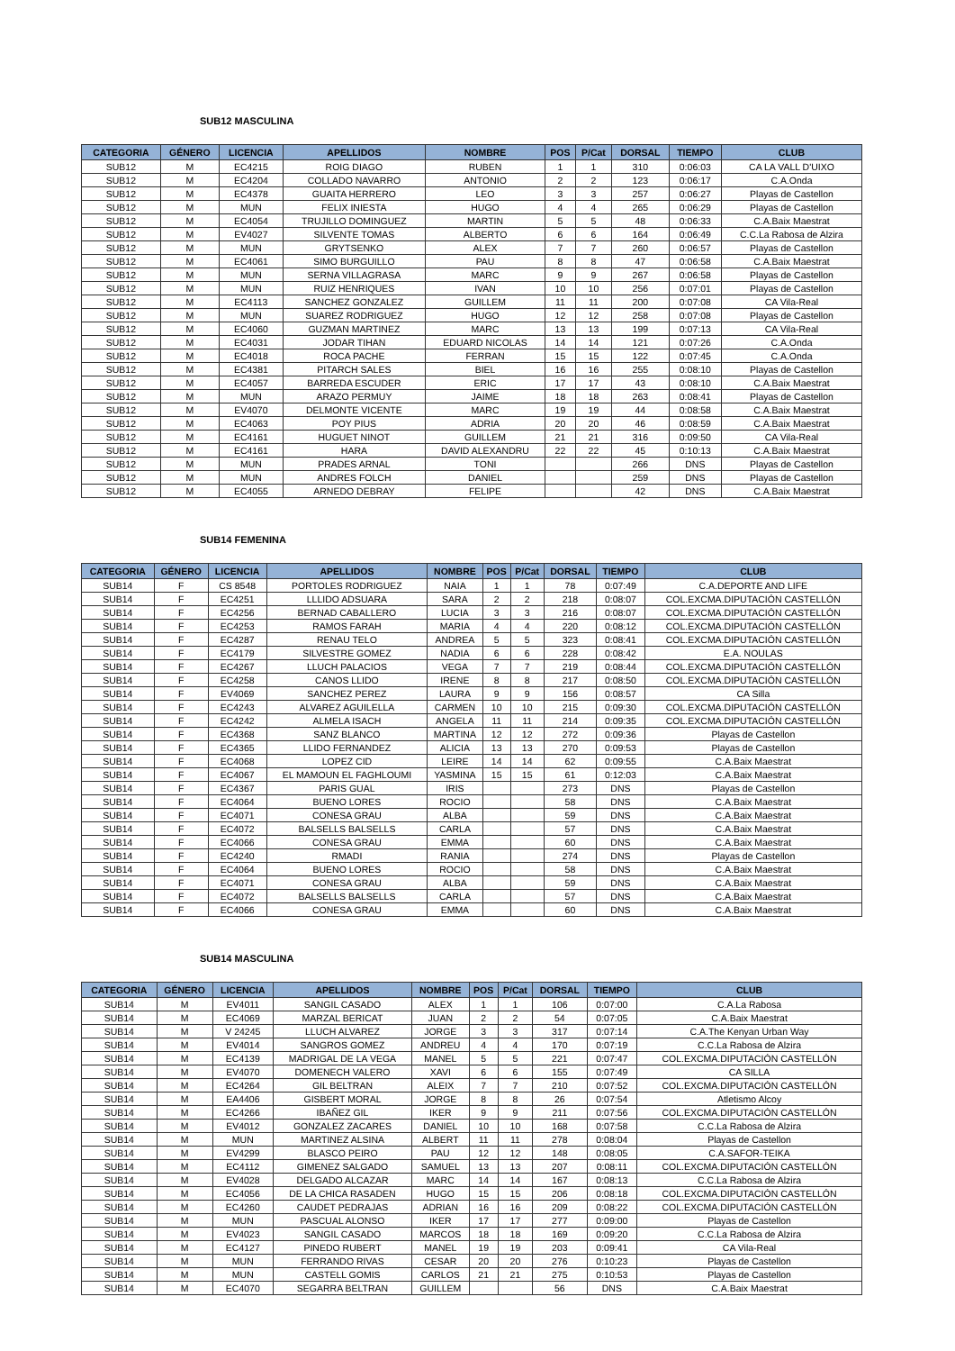SUB12 MASCULINA
| CATEGORIA | GÉNERO | LICENCIA | APELLIDOS | NOMBRE | POS | P/Cat | DORSAL | TIEMPO | CLUB |
| --- | --- | --- | --- | --- | --- | --- | --- | --- | --- |
| SUB12 | M | EC4215 | ROIG DIAGO | RUBEN | 1 | 1 | 310 | 0:06:03 | CA LA VALL D'UIXO |
| SUB12 | M | EC4204 | COLLADO NAVARRO | ANTONIO | 2 | 2 | 123 | 0:06:17 | C.A.Onda |
| SUB12 | M | EC4378 | GUAITA HERRERO | LEO | 3 | 3 | 257 | 0:06:27 | Playas de Castellon |
| SUB12 | M | MUN | FELIX INIESTA | HUGO | 4 | 4 | 265 | 0:06:29 | Playas de Castellon |
| SUB12 | M | EC4054 | TRUJILLO DOMINGUEZ | MARTIN | 5 | 5 | 48 | 0:06:33 | C.A.Baix Maestrat |
| SUB12 | M | EV4027 | SILVENTE TOMAS | ALBERTO | 6 | 6 | 164 | 0:06:49 | C.C.La Rabosa de Alzira |
| SUB12 | M | MUN | GRYTSENKO | ALEX | 7 | 7 | 260 | 0:06:57 | Playas de Castellon |
| SUB12 | M | EC4061 | SIMO BURGUILLO | PAU | 8 | 8 | 47 | 0:06:58 | C.A.Baix Maestrat |
| SUB12 | M | MUN | SERNA VILLAGRASA | MARC | 9 | 9 | 267 | 0:06:58 | Playas de Castellon |
| SUB12 | M | MUN | RUIZ HENRIQUES | IVAN | 10 | 10 | 256 | 0:07:01 | Playas de Castellon |
| SUB12 | M | EC4113 | SANCHEZ GONZALEZ | GUILLEM | 11 | 11 | 200 | 0:07:08 | CA Vila-Real |
| SUB12 | M | MUN | SUAREZ RODRIGUEZ | HUGO | 12 | 12 | 258 | 0:07:08 | Playas de Castellon |
| SUB12 | M | EC4060 | GUZMAN MARTINEZ | MARC | 13 | 13 | 199 | 0:07:13 | CA Vila-Real |
| SUB12 | M | EC4031 | JODAR TIHAN | EDUARD NICOLAS | 14 | 14 | 121 | 0:07:26 | C.A.Onda |
| SUB12 | M | EC4018 | ROCA PACHE | FERRAN | 15 | 15 | 122 | 0:07:45 | C.A.Onda |
| SUB12 | M | EC4381 | PITARCH SALES | BIEL | 16 | 16 | 255 | 0:08:10 | Playas de Castellon |
| SUB12 | M | EC4057 | BARREDA ESCUDER | ERIC | 17 | 17 | 43 | 0:08:10 | C.A.Baix Maestrat |
| SUB12 | M | MUN | ARAZO PERMUY | JAIME | 18 | 18 | 263 | 0:08:41 | Playas de Castellon |
| SUB12 | M | EV4070 | DELMONTE VICENTE | MARC | 19 | 19 | 44 | 0:08:58 | C.A.Baix Maestrat |
| SUB12 | M | EC4063 | POY PIUS | ADRIA | 20 | 20 | 46 | 0:08:59 | C.A.Baix Maestrat |
| SUB12 | M | EC4161 | HUGUET NINOT | GUILLEM | 21 | 21 | 316 | 0:09:50 | CA Vila-Real |
| SUB12 | M | EC4161 | HARA | DAVID ALEXANDRU | 22 | 22 | 45 | 0:10:13 | C.A.Baix Maestrat |
| SUB12 | M | MUN | PRADES ARNAL | TONI | | | 266 | DNS | Playas de Castellon |
| SUB12 | M | MUN | ANDRES FOLCH | DANIEL | | | 259 | DNS | Playas de Castellon |
| SUB12 | M | EC4055 | ARNEDO DEBRAY | FELIPE | | | 42 | DNS | C.A.Baix Maestrat |
SUB14 FEMENINA
| CATEGORIA | GÉNERO | LICENCIA | APELLIDOS | NOMBRE | POS | P/Cat | DORSAL | TIEMPO | CLUB |
| --- | --- | --- | --- | --- | --- | --- | --- | --- | --- |
| SUB14 | F | CS 8548 | PORTOLES RODRIGUEZ | NAIA | 1 | 1 | 78 | 0:07:49 | C.A.DEPORTE AND LIFE |
| SUB14 | F | EC4251 | LLLIDO ADSUARA | SARA | 2 | 2 | 218 | 0:08:07 | COL.EXCMA.DIPUTACIÓN CASTELLÓN |
| SUB14 | F | EC4256 | BERNAD CABALLERO | LUCIA | 3 | 3 | 216 | 0:08:07 | COL.EXCMA.DIPUTACIÓN CASTELLÓN |
| SUB14 | F | EC4253 | RAMOS FARAH | MARIA | 4 | 4 | 220 | 0:08:12 | COL.EXCMA.DIPUTACIÓN CASTELLÓN |
| SUB14 | F | EC4287 | RENAU TELO | ANDREA | 5 | 5 | 323 | 0:08:41 | COL.EXCMA.DIPUTACIÓN CASTELLÓN |
| SUB14 | F | EC4179 | SILVESTRE GOMEZ | NADIA | 6 | 6 | 228 | 0:08:42 | E.A. NOULAS |
| SUB14 | F | EC4267 | LLUCH PALACIOS | VEGA | 7 | 7 | 219 | 0:08:44 | COL.EXCMA.DIPUTACIÓN CASTELLÓN |
| SUB14 | F | EC4258 | CANOS LLIDO | IRENE | 8 | 8 | 217 | 0:08:50 | COL.EXCMA.DIPUTACIÓN CASTELLÓN |
| SUB14 | F | EV4069 | SANCHEZ PEREZ | LAURA | 9 | 9 | 156 | 0:08:57 | CA Silla |
| SUB14 | F | EC4243 | ALVAREZ AGUILELLA | CARMEN | 10 | 10 | 215 | 0:09:30 | COL.EXCMA.DIPUTACIÓN CASTELLÓN |
| SUB14 | F | EC4242 | ALMELA ISACH | ANGELA | 11 | 11 | 214 | 0:09:35 | COL.EXCMA.DIPUTACIÓN CASTELLÓN |
| SUB14 | F | EC4368 | SANZ BLANCO | MARTINA | 12 | 12 | 272 | 0:09:36 | Playas de Castellon |
| SUB14 | F | EC4365 | LLIDO FERNANDEZ | ALICIA | 13 | 13 | 270 | 0:09:53 | Playas de Castellon |
| SUB14 | F | EC4068 | LOPEZ CID | LEIRE | 14 | 14 | 62 | 0:09:55 | C.A.Baix Maestrat |
| SUB14 | F | EC4067 | EL MAMOUN EL FAGHLOUMI | YASMINA | 15 | 15 | 61 | 0:12:03 | C.A.Baix Maestrat |
| SUB14 | F | EC4367 | PARIS GUAL | IRIS | | | 273 | DNS | Playas de Castellon |
| SUB14 | F | EC4064 | BUENO LORES | ROCIO | | | 58 | DNS | C.A.Baix Maestrat |
| SUB14 | F | EC4071 | CONESA GRAU | ALBA | | | 59 | DNS | C.A.Baix Maestrat |
| SUB14 | F | EC4072 | BALSELLS BALSELLS | CARLA | | | 57 | DNS | C.A.Baix Maestrat |
| SUB14 | F | EC4066 | CONESA GRAU | EMMA | | | 60 | DNS | C.A.Baix Maestrat |
| SUB14 | F | EC4240 | RMADI | RANIA | | | 274 | DNS | Playas de Castellon |
| SUB14 | F | EC4064 | BUENO LORES | ROCIO | | | 58 | DNS | C.A.Baix Maestrat |
| SUB14 | F | EC4071 | CONESA GRAU | ALBA | | | 59 | DNS | C.A.Baix Maestrat |
| SUB14 | F | EC4072 | BALSELLS BALSELLS | CARLA | | | 57 | DNS | C.A.Baix Maestrat |
| SUB14 | F | EC4066 | CONESA GRAU | EMMA | | | 60 | DNS | C.A.Baix Maestrat |
SUB14 MASCULINA
| CATEGORIA | GÉNERO | LICENCIA | APELLIDOS | NOMBRE | POS | P/Cat | DORSAL | TIEMPO | CLUB |
| --- | --- | --- | --- | --- | --- | --- | --- | --- | --- |
| SUB14 | M | EV4011 | SANGIL CASADO | ALEX | 1 | 1 | 106 | 0:07:00 | C.A.La Rabosa |
| SUB14 | M | EC4069 | MARZAL BERICAT | JUAN | 2 | 2 | 54 | 0:07:05 | C.A.Baix Maestrat |
| SUB14 | M | V 24245 | LLUCH ALVAREZ | JORGE | 3 | 3 | 317 | 0:07:14 | C.A.The Kenyan Urban Way |
| SUB14 | M | EV4014 | SANGROS GOMEZ | ANDREU | 4 | 4 | 170 | 0:07:19 | C.C.La Rabosa de Alzira |
| SUB14 | M | EC4139 | MADRIGAL DE LA VEGA | MANEL | 5 | 5 | 221 | 0:07:47 | COL.EXCMA.DIPUTACIÓN CASTELLÓN |
| SUB14 | M | EV4070 | DOMENECH VALERO | XAVI | 6 | 6 | 155 | 0:07:49 | CA SILLA |
| SUB14 | M | EC4264 | GIL BELTRAN | ALEIX | 7 | 7 | 210 | 0:07:52 | COL.EXCMA.DIPUTACIÓN CASTELLÓN |
| SUB14 | M | EA4406 | GISBERT MORAL | JORGE | 8 | 8 | 26 | 0:07:54 | Atletismo Alcoy |
| SUB14 | M | EC4266 | IBAÑEZ GIL | IKER | 9 | 9 | 211 | 0:07:56 | COL.EXCMA.DIPUTACIÓN CASTELLÓN |
| SUB14 | M | EV4012 | GONZALEZ ZACARES | DANIEL | 10 | 10 | 168 | 0:07:58 | C.C.La Rabosa de Alzira |
| SUB14 | M | MUN | MARTINEZ ALSINA | ALBERT | 11 | 11 | 278 | 0:08:04 | Playas de Castellon |
| SUB14 | M | EV4299 | BLASCO PEIRO | PAU | 12 | 12 | 148 | 0:08:05 | C.A.SAFOR-TEIKA |
| SUB14 | M | EC4112 | GIMENEZ SALGADO | SAMUEL | 13 | 13 | 207 | 0:08:11 | COL.EXCMA.DIPUTACIÓN CASTELLÓN |
| SUB14 | M | EV4028 | DELGADO ALCAZAR | MARC | 14 | 14 | 167 | 0:08:13 | C.C.La Rabosa de Alzira |
| SUB14 | M | EC4056 | DE LA CHICA RASADEN | HUGO | 15 | 15 | 206 | 0:08:18 | COL.EXCMA.DIPUTACIÓN CASTELLÓN |
| SUB14 | M | EC4260 | CAUDET PEDRAJAS | ADRIAN | 16 | 16 | 209 | 0:08:22 | COL.EXCMA.DIPUTACIÓN CASTELLÓN |
| SUB14 | M | MUN | PASCUAL ALONSO | IKER | 17 | 17 | 277 | 0:09:00 | Playas de Castellon |
| SUB14 | M | EV4023 | SANGIL CASADO | MARCOS | 18 | 18 | 169 | 0:09:20 | C.C.La Rabosa de Alzira |
| SUB14 | M | EC4127 | PINEDO RUBERT | MANEL | 19 | 19 | 203 | 0:09:41 | CA Vila-Real |
| SUB14 | M | MUN | FERRANDO RIVAS | CESAR | 20 | 20 | 276 | 0:10:23 | Playas de Castellon |
| SUB14 | M | MUN | CASTELL GOMIS | CARLOS | 21 | 21 | 275 | 0:10:53 | Playas de Castellon |
| SUB14 | M | EC4070 | SEGARRA BELTRAN | GUILLEM | | | 56 | DNS | C.A.Baix Maestrat |